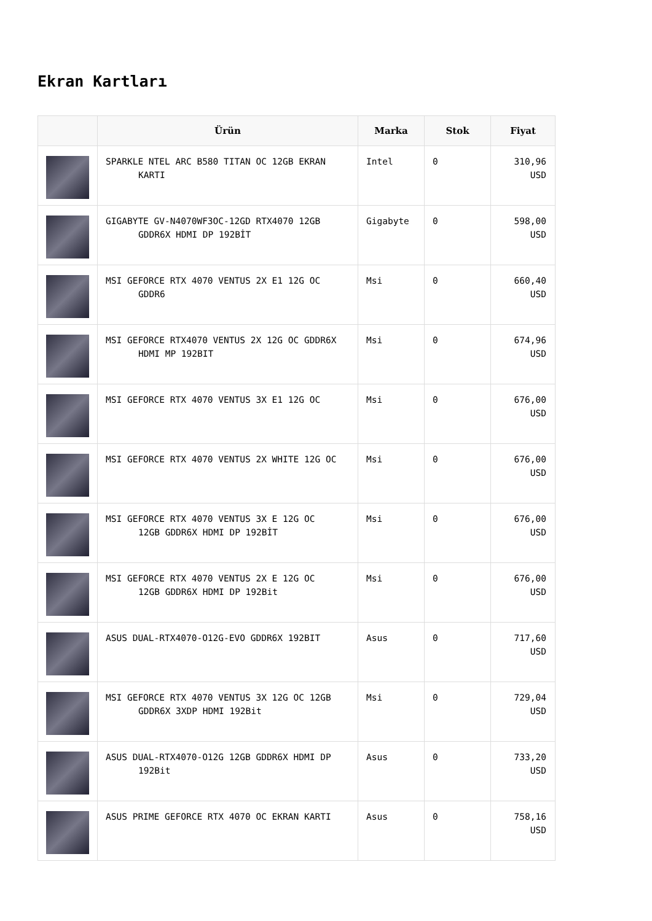Ekran Kartları
| | Ürün | Marka | Stok | Fiyat |
| --- | --- | --- | --- | --- |
| | SPARKLE NTEL ARC B580 TITAN OC 12GB EKRAN KARTI | Intel | 0 | 310,96 USD |
| | GIGABYTE GV-N4070WF3OC-12GD RTX4070 12GB GDDR6X HDMI DP 192BİT | Gigabyte | 0 | 598,00 USD |
| | MSI GEFORCE RTX 4070 VENTUS 2X E1 12G OC GDDR6 | Msi | 0 | 660,40 USD |
| | MSI GEFORCE RTX4070 VENTUS 2X 12G OC GDDR6X HDMI MP 192BIT | Msi | 0 | 674,96 USD |
| | MSI GEFORCE RTX 4070 VENTUS 3X E1 12G OC | Msi | 0 | 676,00 USD |
| | MSI GEFORCE RTX 4070 VENTUS 2X WHITE 12G OC | Msi | 0 | 676,00 USD |
| | MSI GEFORCE RTX 4070 VENTUS 3X E 12G OC 12GB GDDR6X HDMI DP 192BİT | Msi | 0 | 676,00 USD |
| | MSI GEFORCE RTX 4070 VENTUS 2X E 12G OC 12GB GDDR6X HDMI DP 192Bit | Msi | 0 | 676,00 USD |
| | ASUS DUAL-RTX4070-O12G-EVO GDDR6X 192BIT | Asus | 0 | 717,60 USD |
| | MSI GEFORCE RTX 4070 VENTUS 3X 12G OC 12GB GDDR6X 3XDP HDMI 192Bit | Msi | 0 | 729,04 USD |
| | ASUS DUAL-RTX4070-O12G 12GB GDDR6X HDMI DP 192Bit | Asus | 0 | 733,20 USD |
| | ASUS PRIME GEFORCE RTX 4070 OC EKRAN KARTI | Asus | 0 | 758,16 USD |